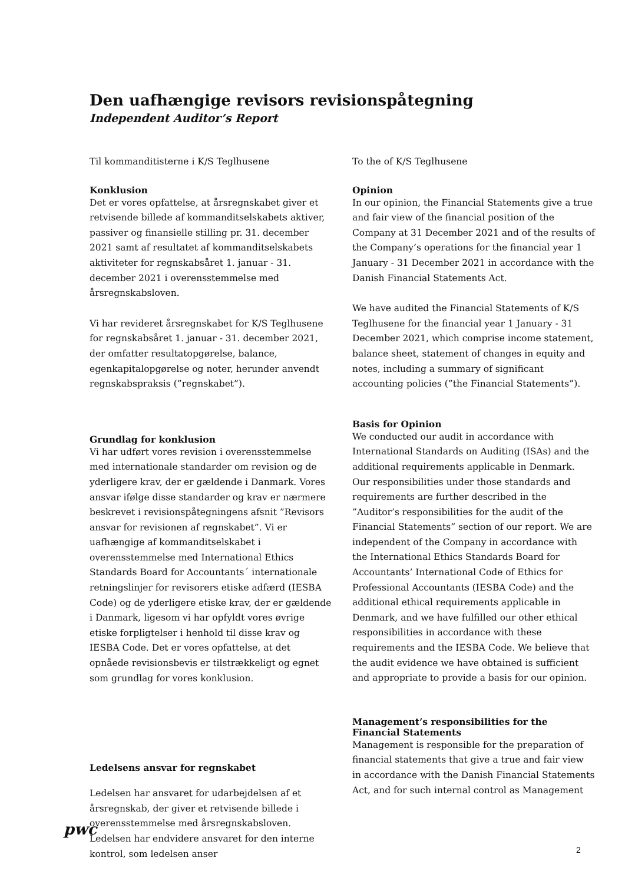Den uafhængige revisors revisionspåtegning
Independent Auditor’s Report
Til kommanditisterne i K/S Teglhusene
Konklusion
Det er vores opfattelse, at årsregnskabet giver et retvisende billede af kommanditselskabets aktiver, passiver og finansielle stilling pr. 31. december 2021 samt af resultatet af kommanditselskabets aktiviteter for regnskabsåret 1. januar - 31. december 2021 i overensstemmelse med årsregnskabsloven.
Vi har revideret årsregnskabet for K/S Teglhusene for regnskabsåret 1. januar - 31. december 2021, der omfatter resultatopgørelse, balance, egenkapitalopgørelse og noter, herunder anvendt regnskabspraksis (”regnskabet”).
Grundlag for konklusion
Vi har udført vores revision i overensstemmelse med internationale standarder om revision og de yderligere krav, der er gældende i Danmark. Vores ansvar ifølge disse standarder og krav er nærmere beskrevet i revisionspåtegningens afsnit ”Revisors ansvar for revisionen af regnskabet”. Vi er uafhængige af kommanditselskabet i overensstemmelse med International Ethics Standards Board for Accountants´ internationale retningslinjer for revisorers etiske adfærd (IESBA Code) og de yderligere etiske krav, der er gældende i Danmark, ligesom vi har opfyldt vores øvrige etiske forpligtelser i henhold til disse krav og IESBA Code. Det er vores opfattelse, at det opnåede revisionsbevis er tilstrækkeligt og egnet som grundlag for vores konklusion.
Ledelsens ansvar for regnskabet
Ledelsen har ansvaret for udarbejdelsen af et årsregnskab, der giver et retvisende billede i overensstemmelse med årsregnskabsloven. Ledelsen har endvidere ansvaret for den interne kontrol, som ledelsen anser
To the of K/S Teglhusene
Opinion
In our opinion, the Financial Statements give a true and fair view of the financial position of the Company at 31 December 2021 and of the results of the Company’s operations for the financial year 1 January - 31 December 2021 in accordance with the Danish Financial Statements Act.
We have audited the Financial Statements of K/S Teglhusene for the financial year 1 January - 31 December 2021, which comprise income statement, balance sheet, statement of changes in equity and notes, including a summary of significant accounting policies (”the Financial Statements”).
Basis for Opinion
We conducted our audit in accordance with International Standards on Auditing (ISAs) and the additional requirements applicable in Denmark. Our responsibilities under those standards and requirements are further described in the ”Auditor’s responsibilities for the audit of the Financial Statements” section of our report. We are independent of the Company in accordance with the International Ethics Standards Board for Accountants’ International Code of Ethics for Professional Accountants (IESBA Code) and the additional ethical requirements applicable in Denmark, and we have fulfilled our other ethical responsibilities in accordance with these requirements and the IESBA Code. We believe that the audit evidence we have obtained is sufficient and appropriate to provide a basis for our opinion.
Management’s responsibilities for the Financial Statements
Management is responsible for the preparation of financial statements that give a true and fair view in accordance with the Danish Financial Statements Act, and for such internal control as Management
pwc
2